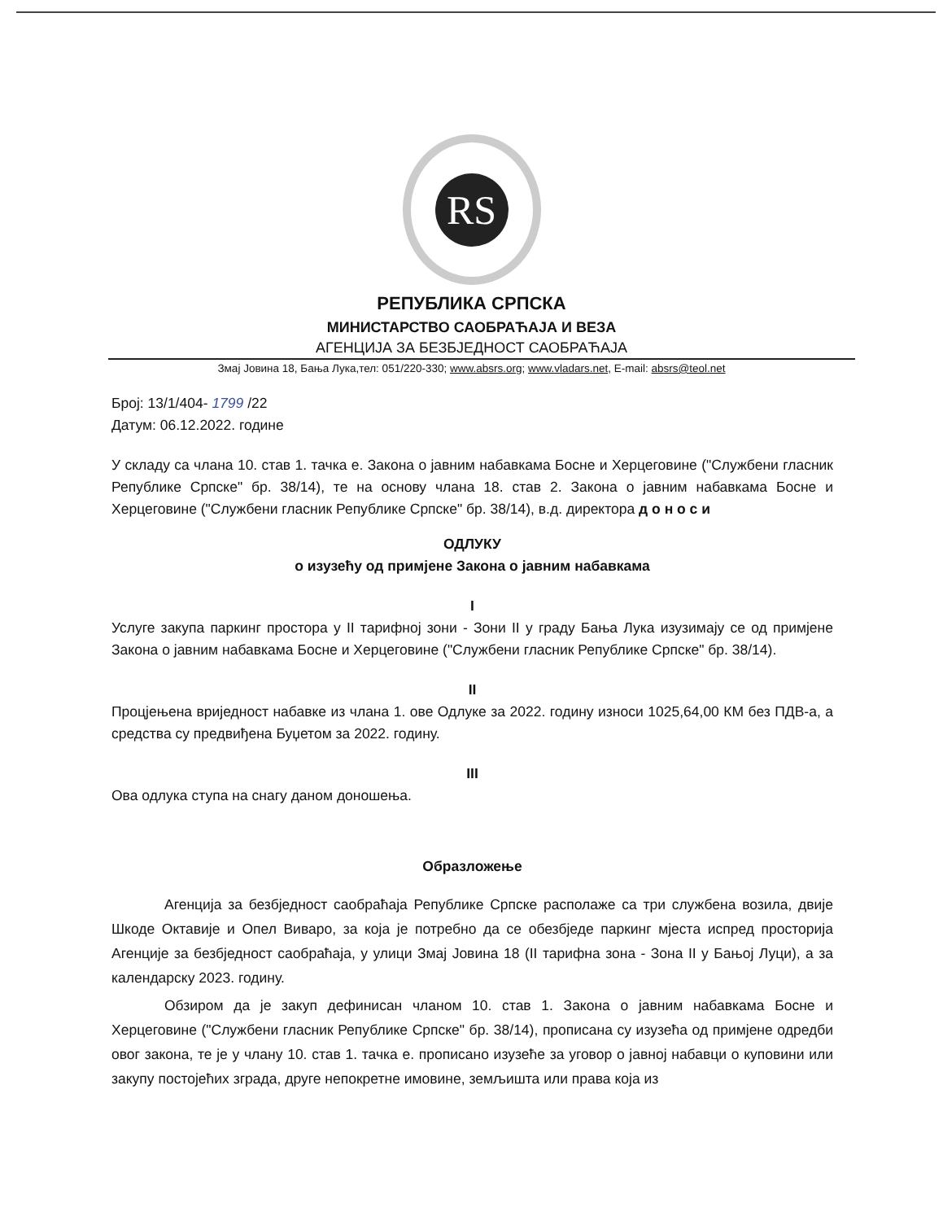RS
РЕПУБЛИКА СРПСКА
МИНИСТАРСТВО САОБРАЋАЈА И ВЕЗА
АГЕНЦИЈА ЗА БЕЗБЈЕДНОСТ САОБРАЋАЈА
Змај Јовина 18, Бања Лука,тел: 051/220-330; www.absrs.org; www.vladars.net, E-mail: absrs@teol.net
Број: 13/1/404- 1799 /22
Датум: 06.12.2022. године
У складу са члана 10. став 1. тачка е. Закона о јавним набавкама Босне и Херцеговине ("Службени гласник Републике Српске" бр. 38/14), те на основу члана 18. став 2. Закона о јавним набавкама Босне и Херцеговине ("Службени гласник Републике Српске" бр. 38/14), в.д. директора д о н о с и
ОДЛУКУ
о изузећу од примјене Закона о јавним набавкама
I
Услуге закупа паркинг простора у II тарифној зони - Зони II у граду Бања Лука изузимају се од примјене Закона о јавним набавкама Босне и Херцеговине ("Службени гласник Републике Српске" бр. 38/14).
II
Процјењена вриједност набавке из члана 1. ове Одлуке за 2022. годину износи 1025,64,00 КМ без ПДВ-а, а средства су предвиђена Буџетом за 2022. годину.
III
Ова одлука ступа на снагу даном доношења.
Образложење
Агенција за безбједност саобраћаја Републике Српске располаже са три службена возила, двије Шкоде Октавије и Опел Виваро, за која је потребно да се обезбједе паркинг мјеста испред просторија Агенције за безбједност саобраћаја, у улици Змај Јовина 18 (II тарифна зона - Зона II у Бањој Луци), а за календарску 2023. годину.
Обзиром да је закуп дефинисан чланом 10. став 1. Закона о јавним набавкама Босне и Херцеговине ("Службени гласник Републике Српске" бр. 38/14), прописана су изузећа од примјене одредби овог закона, те је у члану 10. став 1. тачка е. прописано изузеће за уговор о јавној набавци о куповини или закупу постојећих зграда, друге непокретне имовине, земљишта или права која из